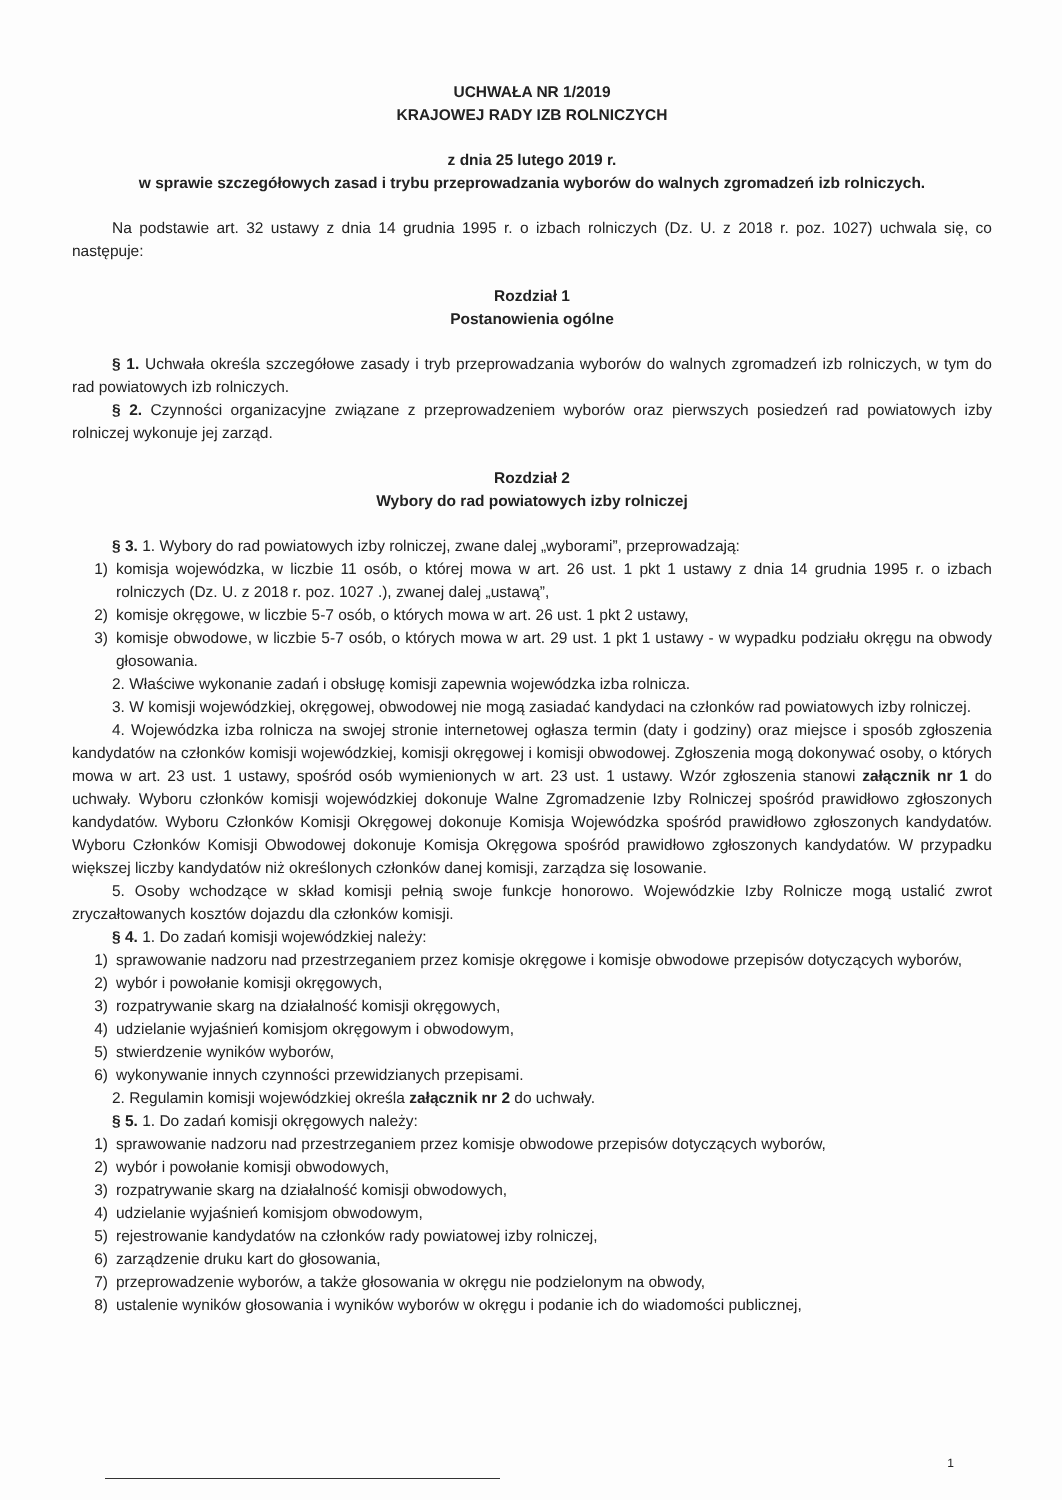UCHWAŁA NR 1/2019
KRAJOWEJ RADY IZB ROLNICZYCH
z dnia 25 lutego 2019 r.
w sprawie szczegółowych zasad i trybu przeprowadzania wyborów do walnych zgromadzeń izb rolniczych.
Na podstawie art. 32 ustawy z dnia 14 grudnia 1995 r. o izbach rolniczych (Dz. U. z 2018 r. poz. 1027) uchwala się, co następuje:
Rozdział 1
Postanowienia ogólne
§ 1. Uchwała określa szczegółowe zasady i tryb przeprowadzania wyborów do walnych zgromadzeń izb rolniczych, w tym do rad powiatowych izb rolniczych.
§ 2. Czynności organizacyjne związane z przeprowadzeniem wyborów oraz pierwszych posiedzeń rad powiatowych izby rolniczej wykonuje jej zarząd.
Rozdział 2
Wybory do rad powiatowych izby rolniczej
§ 3. 1. Wybory do rad powiatowych izby rolniczej, zwane dalej „wyborami”, przeprowadzają:
1) komisja wojewódzka, w liczbie 11 osób, o której mowa w art. 26 ust. 1 pkt 1 ustawy z dnia 14 grudnia 1995 r. o izbach rolniczych (Dz. U. z 2018 r. poz. 1027 .), zwanej dalej „ustawą”,
2) komisje okręgowe, w liczbie 5-7 osób, o których mowa w art. 26 ust. 1 pkt 2 ustawy,
3) komisje obwodowe, w liczbie 5-7 osób, o których mowa w art. 29 ust. 1 pkt 1 ustawy - w wypadku podziału okręgu na obwody głosowania.
2. Właściwe wykonanie zadań i obsługę komisji zapewnia wojewódzka izba rolnicza.
3. W komisji wojewódzkiej, okręgowej, obwodowej nie mogą zasiadać kandydaci na członków rad powiatowych izby rolniczej.
4. Wojewódzka izba rolnicza na swojej stronie internetowej ogłasza termin (daty i godziny) oraz miejsce i sposób zgłoszenia kandydatów na członków komisji wojewódzkiej, komisji okręgowej i komisji obwodowej. Zgłoszenia mogą dokonywać osoby, o których mowa w art. 23 ust. 1 ustawy, spośród osób wymienionych w art. 23 ust. 1 ustawy. Wzór zgłoszenia stanowi załącznik nr 1 do uchwały. Wyboru członków komisji wojewódzkiej dokonuje Walne Zgromadzenie Izby Rolniczej spośród prawidłowo zgłoszonych kandydatów. Wyboru Członków Komisji Okręgowej dokonuje Komisja Wojewódzka spośród prawidłowo zgłoszonych kandydatów. Wyboru Członków Komisji Obwodowej dokonuje Komisja Okręgowa spośród prawidłowo zgłoszonych kandydatów. W przypadku większej liczby kandydatów niż określonych członków danej komisji, zarządza się losowanie.
5. Osoby wchodzące w skład komisji pełnią swoje funkcje honorowo. Wojewódzkie Izby Rolnicze mogą ustalić zwrot zryczałtowanych kosztów dojazdu dla członków komisji.
§ 4. 1. Do zadań komisji wojewódzkiej należy:
1) sprawowanie nadzoru nad przestrzeganiem przez komisje okręgowe i komisje obwodowe przepisów dotyczących wyborów,
2) wybór i powołanie komisji okręgowych,
3) rozpatrywanie skarg na działalność komisji okręgowych,
4) udzielanie wyjaśnień komisjom okręgowym i obwodowym,
5) stwierdzenie wyników wyborów,
6) wykonywanie innych czynności przewidzianych przepisami.
2. Regulamin komisji wojewódzkiej określa załącznik nr 2 do uchwały.
§ 5. 1. Do zadań komisji okręgowych należy:
1) sprawowanie nadzoru nad przestrzeganiem przez komisje obwodowe przepisów dotyczących wyborów,
2) wybór i powołanie komisji obwodowych,
3) rozpatrywanie skarg na działalność komisji obwodowych,
4) udzielanie wyjaśnień komisjom obwodowym,
5) rejestrowanie kandydatów na członków rady powiatowej izby rolniczej,
6) zarządzenie druku kart do głosowania,
7) przeprowadzenie wyborów, a także głosowania w okręgu nie podzielonym na obwody,
8) ustalenie wyników głosowania i wyników wyborów w okręgu i podanie ich do wiadomości publicznej,
1